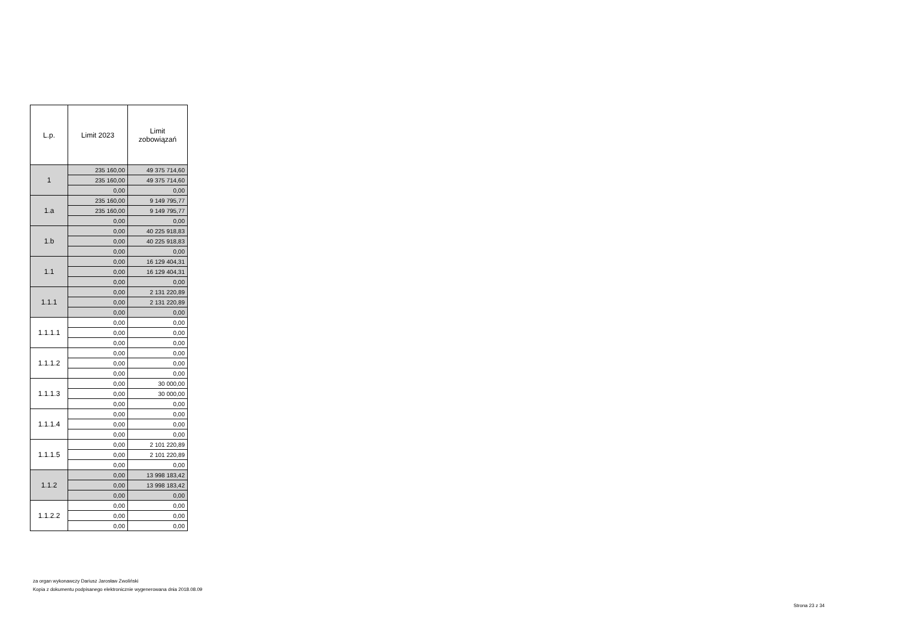| L.p. | Limit 2023 | Limit zobowiązań |
| --- | --- | --- |
| 1 | 235 160,00 | 49 375 714,60 |
| | 235 160,00 | 49 375 714,60 |
| | 0,00 | 0,00 |
| 1.a | 235 160,00 | 9 149 795,77 |
| | 235 160,00 | 9 149 795,77 |
| | 0,00 | 0,00 |
| 1.b | 0,00 | 40 225 918,83 |
| | 0,00 | 40 225 918,83 |
| | 0,00 | 0,00 |
| 1.1 | 0,00 | 16 129 404,31 |
| | 0,00 | 16 129 404,31 |
| | 0,00 | 0,00 |
| 1.1.1 | 0,00 | 2 131 220,89 |
| | 0,00 | 2 131 220,89 |
| | 0,00 | 0,00 |
| 1.1.1.1 | 0,00 | 0,00 |
| | 0,00 | 0,00 |
| | 0,00 | 0,00 |
| 1.1.1.2 | 0,00 | 0,00 |
| | 0,00 | 0,00 |
| | 0,00 | 0,00 |
| 1.1.1.3 | 0,00 | 30 000,00 |
| | 0,00 | 30 000,00 |
| | 0,00 | 0,00 |
| 1.1.1.4 | 0,00 | 0,00 |
| | 0,00 | 0,00 |
| | 0,00 | 0,00 |
| 1.1.1.5 | 0,00 | 2 101 220,89 |
| | 0,00 | 2 101 220,89 |
| | 0,00 | 0,00 |
| 1.1.2 | 0,00 | 13 998 183,42 |
| | 0,00 | 13 998 183,42 |
| | 0,00 | 0,00 |
| 1.1.2.2 | 0,00 | 0,00 |
| | 0,00 | 0,00 |
| | 0,00 | 0,00 |
za organ wykonawczy Dariusz Jarosław Zwoliński
Kopia z dokumentu podpisanego elektronicznie wygenerowana dnia 2018.08.09
Strona 23 z 34